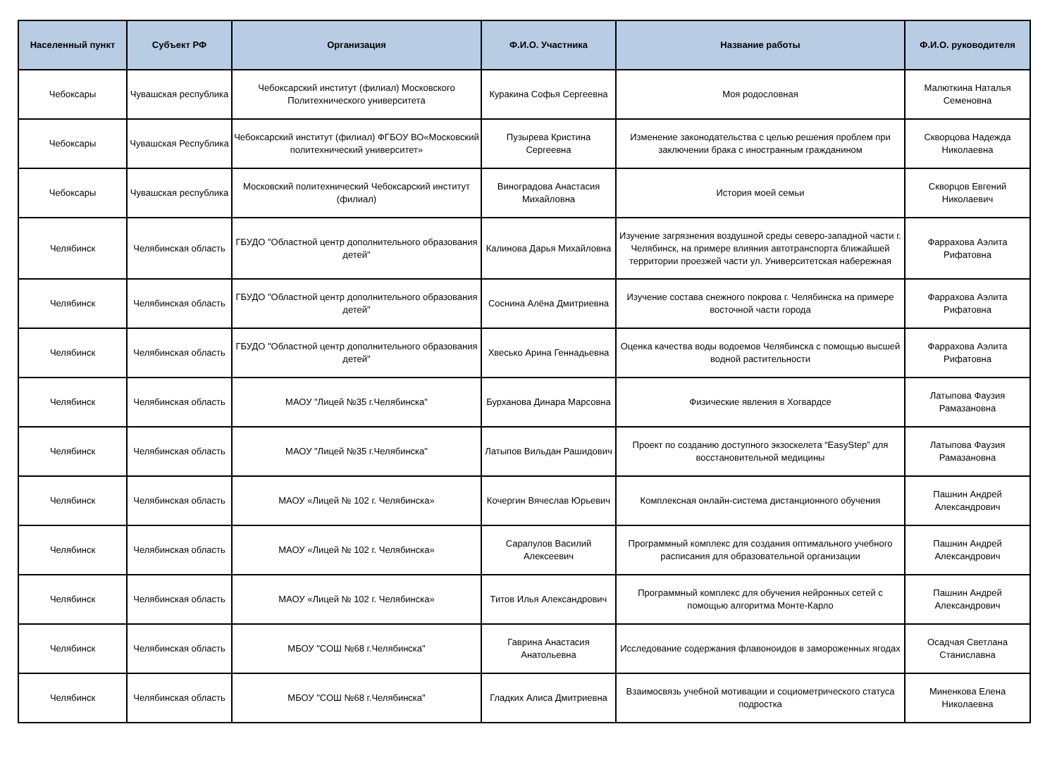| Населенный пункт | Субъект РФ | Организация | Ф.И.О. Участника | Название работы | Ф.И.О. руководителя |
| --- | --- | --- | --- | --- | --- |
| Чебоксары | Чувашская республика | Чебоксарский институт (филиал) Московского Политехнического университета | Куракина Софья Сергеевна | Моя родословная | Малюткина Наталья Семеновна |
| Чебоксары | Чувашская Республика | Чебоксарский институт (филиал) ФГБОУ ВО«Московский политехнический университет» | Пузырева Кристина Сергеевна | Изменение законодательства с целью решения проблем при заключении брака с иностранным гражданином | Скворцова Надежда Николаевна |
| Чебоксары | Чувашская республика | Московский политехнический Чебоксарский институт (филиал) | Виноградова Анастасия Михайловна | История моей семьи | Скворцов Евгений Николаевич |
| Челябинск | Челябинская область | ГБУДО "Областной центр дополнительного образования детей" | Калинова Дарья Михайловна | Изучение загрязнения воздушной среды северо-западной части г. Челябинск, на примере влияния автотранспорта ближайшей территории проезжей части ул. Университетская набережная | Фаррахова Аэлита Рифатовна |
| Челябинск | Челябинская область | ГБУДО "Областной центр дополнительного образования детей" | Соснина Алёна Дмитриевна | Изучение состава снежного покрова г. Челябинска на примере восточной части города | Фаррахова Аэлита Рифатовна |
| Челябинск | Челябинская область | ГБУДО "Областной центр дополнительного образования детей" | Хвесько Арина Геннадьевна | Оценка качества воды водоемов Челябинска с помощью высшей водной растительности | Фаррахова Аэлита Рифатовна |
| Челябинск | Челябинская область | МАОУ "Лицей №35 г.Челябинска" | Бурханова Динара Марсовна | Физические явления в Хогвардсе | Латыпова Фаузия Рамазановна |
| Челябинск | Челябинская область | МАОУ "Лицей №35 г.Челябинска" | Латыпов Вильдан Рашидович | Проект по созданию доступного экзоскелета “EasyStep” для восстановительной медицины | Латыпова Фаузия Рамазановна |
| Челябинск | Челябинская область | МАОУ «Лицей № 102 г. Челябинска» | Кочергин Вячеслав Юрьевич | Комплексная онлайн-система дистанционного обучения | Пашнин Андрей Александрович |
| Челябинск | Челябинская область | МАОУ «Лицей № 102 г. Челябинска» | Сарапулов Василий Алексеевич | Программный комплекс для создания оптимального учебного расписания для образовательной организации | Пашнин Андрей Александрович |
| Челябинск | Челябинская область | МАОУ «Лицей № 102 г. Челябинска» | Титов Илья Александрович | Программный комплекс для обучения нейронных сетей с помощью алгоритма Монте-Карло | Пашнин Андрей Александрович |
| Челябинск | Челябинская область | МБОУ "СОШ №68 г.Челябинска" | Гаврина Анастасия Анатольевна | Исследование содержания флавоноидов в замороженных ягодах | Осадчая Светлана Станиславна |
| Челябинск | Челябинская область | МБОУ "СОШ №68 г.Челябинска" | Гладких Алиса Дмитриевна | Взаимосвязь учебной мотивации и социометрического статуса подростка | Миненкова Елена Николаевна |